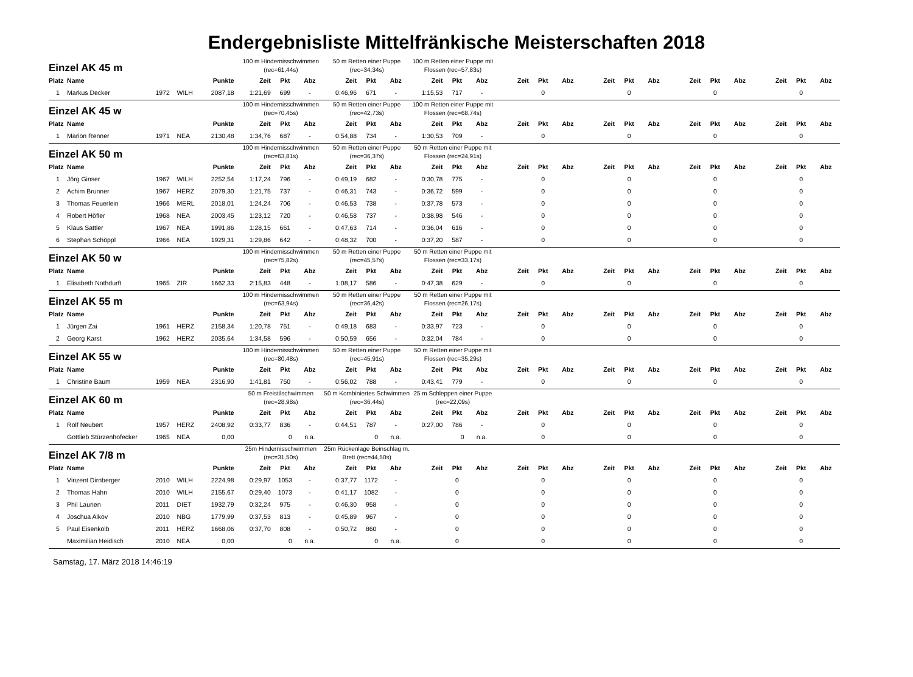Endergebnisliste Mittelfränkische Meisterschaften 2018
| Einzel AK 45 m | | | | | 100 m Hindernisschwimmen (rec=61,44s) | | | 50 m Retten einer Puppe (rec=34,34s) | | | 100 m Retten einer Puppe mit Flossen (rec=57,83s) | | | | | | | | | | | | | | |
| Platz | Name | | | Punkte | Zeit | Pkt | Abz | Zeit | Pkt | Abz | Zeit | Pkt | Abz | Zeit | Pkt | Abz | Zeit | Pkt | Abz | Zeit | Pkt | Abz | Zeit | Pkt | Abz |
| 1 | Markus Decker | 1972 | WILH | 2087,18 | 1:21,69 | 699 | - | 0:46,96 | 671 | - | 1:15,53 | 717 | - | | 0 | | | 0 | | | 0 | | | 0 | |
| Einzel AK 45 w | | | | | 100 m Hindernisschwimmen (rec=70,45s) | | | 50 m Retten einer Puppe (rec=42,73s) | | | 100 m Retten einer Puppe mit Flossen (rec=68,74s) | | | | | | | | | | | | | | |
| Platz | Name | | | Punkte | Zeit | Pkt | Abz | Zeit | Pkt | Abz | Zeit | Pkt | Abz | Zeit | Pkt | Abz | Zeit | Pkt | Abz | Zeit | Pkt | Abz | Zeit | Pkt | Abz |
| 1 | Marion Renner | 1971 | NEA | 2130,48 | 1:34,76 | 687 | - | 0:54,88 | 734 | - | 1:30,53 | 709 | - | | 0 | | | 0 | | | 0 | | | 0 | |
| Einzel AK 50 m | | | | | 100 m Hindernisschwimmen (rec=63,81s) | | | 50 m Retten einer Puppe (rec=36,37s) | | | 50 m Retten einer Puppe mit Flossen (rec=24,91s) | | | | | | | | | | | | | | |
| Platz | Name | | | Punkte | Zeit | Pkt | Abz | Zeit | Pkt | Abz | Zeit | Pkt | Abz | Zeit | Pkt | Abz | Zeit | Pkt | Abz | Zeit | Pkt | Abz | Zeit | Pkt | Abz |
| 1 | Jörg Ginser | 1967 | WILH | 2252,54 | 1:17,24 | 796 | - | 0:49,19 | 682 | - | 0:30,78 | 775 | - | | 0 | | | 0 | | | 0 | | | 0 | |
| 2 | Achim Brunner | 1967 | HERZ | 2079,30 | 1:21,75 | 737 | - | 0:46,31 | 743 | - | 0:36,72 | 599 | - | | 0 | | | 0 | | | 0 | | | 0 | |
| 3 | Thomas Feuerlein | 1966 | MERL | 2018,01 | 1:24,24 | 706 | - | 0:46,53 | 738 | - | 0:37,78 | 573 | - | | 0 | | | 0 | | | 0 | | | 0 | |
| 4 | Robert Höfler | 1968 | NEA | 2003,45 | 1:23,12 | 720 | - | 0:46,58 | 737 | - | 0:38,98 | 546 | - | | 0 | | | 0 | | | 0 | | | 0 | |
| 5 | Klaus Sattler | 1967 | NEA | 1991,86 | 1:28,15 | 661 | - | 0:47,63 | 714 | - | 0:36,04 | 616 | - | | 0 | | | 0 | | | 0 | | | 0 | |
| 6 | Stephan Schöppl | 1966 | NEA | 1929,31 | 1:29,86 | 642 | - | 0:48,32 | 700 | - | 0:37,20 | 587 | - | | 0 | | | 0 | | | 0 | | | 0 | |
| Einzel AK 50 w | | | | | 100 m Hindernisschwimmen (rec=75,82s) | | | 50 m Retten einer Puppe (rec=45,57s) | | | 50 m Retten einer Puppe mit Flossen (rec=33,17s) | | | | | | | | | | | | | | |
| Platz | Name | | | Punkte | Zeit | Pkt | Abz | Zeit | Pkt | Abz | Zeit | Pkt | Abz | Zeit | Pkt | Abz | Zeit | Pkt | Abz | Zeit | Pkt | Abz | Zeit | Pkt | Abz |
| 1 | Elisabeth Nothdurft | 1965 | ZIR | 1662,33 | 2:15,83 | 448 | - | 1:08,17 | 586 | - | 0:47,38 | 629 | - | | 0 | | | 0 | | | 0 | | | 0 | |
| Einzel AK 55 m | | | | | 100 m Hindernisschwimmen (rec=63,94s) | | | 50 m Retten einer Puppe (rec=36,42s) | | | 50 m Retten einer Puppe mit Flossen (rec=26,17s) | | | | | | | | | | | | | | |
| Platz | Name | | | Punkte | Zeit | Pkt | Abz | Zeit | Pkt | Abz | Zeit | Pkt | Abz | Zeit | Pkt | Abz | Zeit | Pkt | Abz | Zeit | Pkt | Abz | Zeit | Pkt | Abz |
| 1 | Jürgen Zai | 1961 | HERZ | 2158,34 | 1:20,78 | 751 | - | 0:49,18 | 683 | - | 0:33,97 | 723 | - | | 0 | | | 0 | | | 0 | | | 0 | |
| 2 | Georg Karst | 1962 | HERZ | 2035,64 | 1:34,58 | 596 | - | 0:50,59 | 656 | - | 0:32,04 | 784 | - | | 0 | | | 0 | | | 0 | | | 0 | |
| Einzel AK 55 w | | | | | 100 m Hindernisschwimmen (rec=80,48s) | | | 50 m Retten einer Puppe (rec=45,91s) | | | 50 m Retten einer Puppe mit Flossen (rec=35,29s) | | | | | | | | | | | | | | |
| Platz | Name | | | Punkte | Zeit | Pkt | Abz | Zeit | Pkt | Abz | Zeit | Pkt | Abz | Zeit | Pkt | Abz | Zeit | Pkt | Abz | Zeit | Pkt | Abz | Zeit | Pkt | Abz |
| 1 | Christine Baum | 1959 | NEA | 2316,90 | 1:41,81 | 750 | - | 0:56,02 | 788 | - | 0:43,41 | 779 | - | | 0 | | | 0 | | | 0 | | | 0 | |
| Einzel AK 60 m | | | | | 50 m Freistilschwimmen (rec=28,98s) | | | 50 m Kombiniertes Schwimmen (rec=36,44s) | | | 25 m Schleppen einer Puppe (rec=22,09s) | | | | | | | | | | | | | | |
| Platz | Name | | | Punkte | Zeit | Pkt | Abz | Zeit | Pkt | Abz | Zeit | Pkt | Abz | Zeit | Pkt | Abz | Zeit | Pkt | Abz | Zeit | Pkt | Abz | Zeit | Pkt | Abz |
| 1 | Rolf Neubert | 1957 | HERZ | 2408,92 | 0:33,77 | 836 | - | 0:44,51 | 787 | - | 0:27,00 | 786 | - | | 0 | | | 0 | | | 0 | | | 0 | |
| | Gottlieb Stürzenhofecker | 1965 | NEA | 0,00 | | 0 | n.a. | | 0 | n.a. | | 0 | n.a. | | 0 | | | 0 | | | 0 | | | 0 | |
| Einzel AK 7/8 m | | | | | 25m Hindernisschwimmen (rec=31,50s) | | | 25m Rückenlage Beinschlag m. Brett (rec=44,50s) | | | | | | | | | | | | | | | | | |
| Platz | Name | | | Punkte | Zeit | Pkt | Abz | Zeit | Pkt | Abz | Zeit | Pkt | Abz | Zeit | Pkt | Abz | Zeit | Pkt | Abz | Zeit | Pkt | Abz | Zeit | Pkt | Abz |
| 1 | Vinzent Dirnberger | 2010 | WILH | 2224,98 | 0:29,97 | 1053 | - | 0:37,77 | 1172 | - | | 0 | | | 0 | | | 0 | | | 0 | | | 0 | |
| 2 | Thomas Hahn | 2010 | WILH | 2155,67 | 0:29,40 | 1073 | - | 0:41,17 | 1082 | - | | 0 | | | 0 | | | 0 | | | 0 | | | 0 | |
| 3 | Phil Laurien | 2011 | DIET | 1932,79 | 0:32,24 | 975 | - | 0:46,30 | 958 | - | | 0 | | | 0 | | | 0 | | | 0 | | | 0 | |
| 4 | Joschua Alkov | 2010 | NBG | 1779,99 | 0:37,53 | 813 | - | 0:45,89 | 967 | - | | 0 | | | 0 | | | 0 | | | 0 | | | 0 | |
| 5 | Paul Eisenkolb | 2011 | HERZ | 1668,06 | 0:37,70 | 808 | - | 0:50,72 | 860 | - | | 0 | | | 0 | | | 0 | | | 0 | | | 0 | |
| | Maximilian Heidisch | 2010 | NEA | 0,00 | | 0 | n.a. | | 0 | n.a. | | 0 | | | 0 | | | 0 | | | 0 | | | 0 | |
Samstag, 17. März 2018 14:46:19